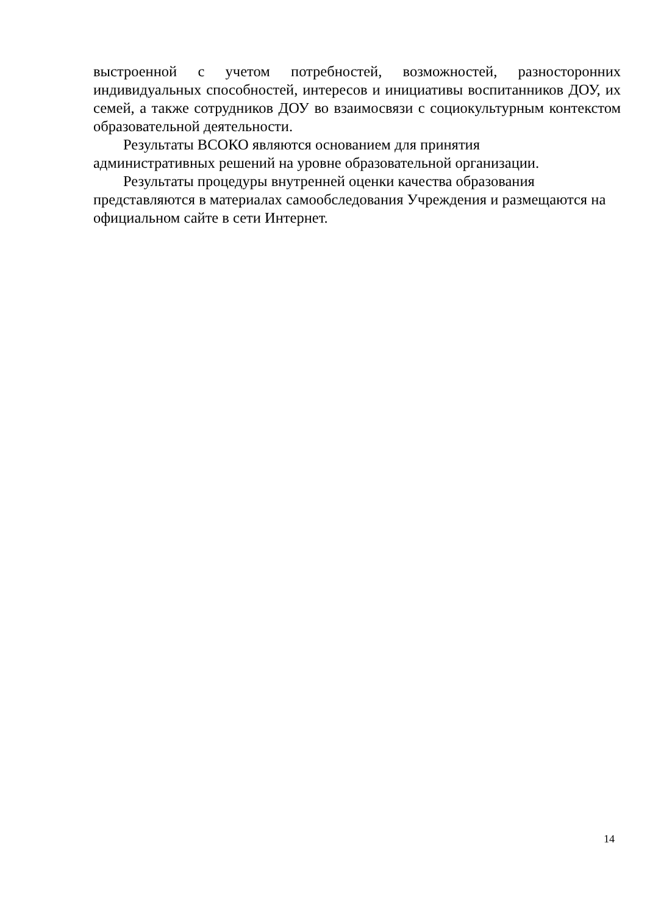выстроенной с учетом потребностей, возможностей, разносторонних индивидуальных способностей, интересов и инициативы воспитанников ДОУ, их семей, а также сотрудников ДОУ во взаимосвязи с социокультурным контекстом образовательной деятельности.
Результаты ВСОКО являются основанием для принятия
административных решений на уровне образовательной организации.
Результаты процедуры внутренней оценки качества образования
представляются в материалах самообследования Учреждения и размещаются на официальном сайте в сети Интернет.
14